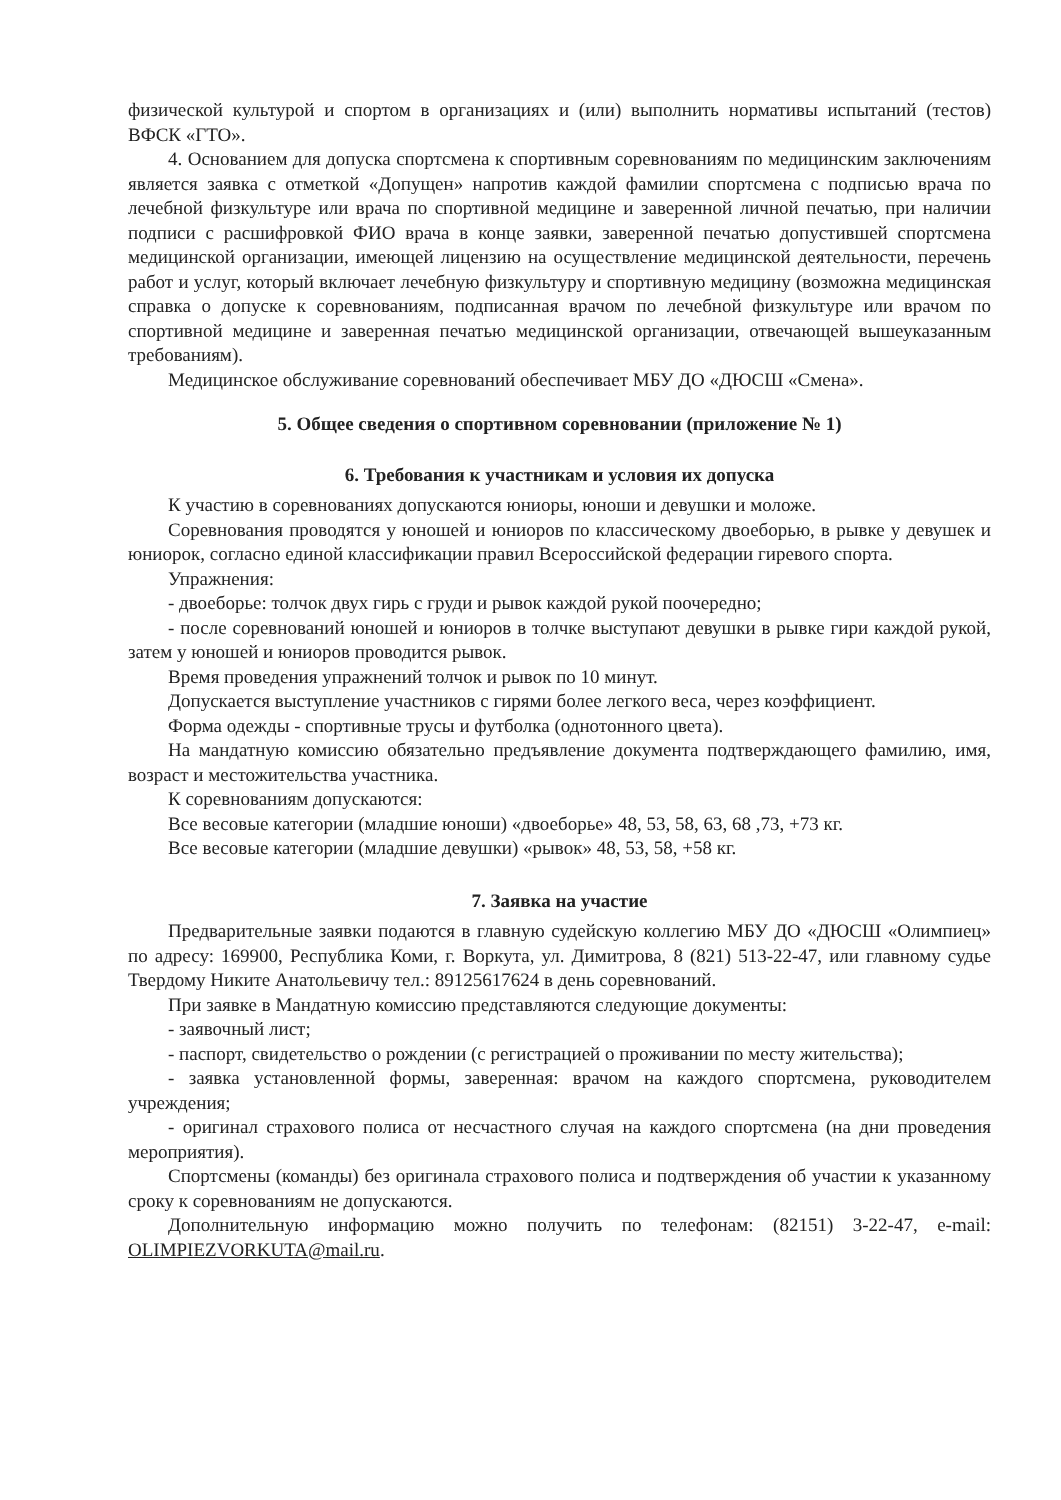физической культурой и спортом в организациях и (или) выполнить нормативы испытаний (тестов) ВФСК «ГТО».
4. Основанием для допуска спортсмена к спортивным соревнованиям по медицинским заключениям является заявка с отметкой «Допущен» напротив каждой фамилии спортсмена с подписью врача по лечебной физкультуре или врача по спортивной медицине и заверенной личной печатью, при наличии подписи с расшифровкой ФИО врача в конце заявки, заверенной печатью допустившей спортсмена медицинской организации, имеющей лицензию на осуществление медицинской деятельности, перечень работ и услуг, который включает лечебную физкультуру и спортивную медицину (возможна медицинская справка о допуске к соревнованиям, подписанная врачом по лечебной физкультуре или врачом по спортивной медицине и заверенная печатью медицинской организации, отвечающей вышеуказанным требованиям).
Медицинское обслуживание соревнований обеспечивает МБУ ДО «ДЮСШ «Смена».
5. Общее сведения о спортивном соревновании (приложение № 1)
6. Требования к участникам и условия их допуска
К участию в соревнованиях допускаются юниоры, юноши и девушки и моложе.
Соревнования проводятся у юношей и юниоров по классическому двоеборью, в рывке у девушек и юниорок, согласно единой классификации правил Всероссийской федерации гиревого спорта.
Упражнения:
- двоеборье: толчок двух гирь с груди и рывок каждой рукой поочередно;
- после соревнований юношей и юниоров в толчке выступают девушки в рывке гири каждой рукой, затем у юношей и юниоров проводится рывок.
Время проведения упражнений толчок и рывок по 10 минут.
Допускается выступление участников с гирями более легкого веса, через коэффициент.
Форма одежды - спортивные трусы и футболка (однотонного цвета).
На мандатную комиссию обязательно предъявление документа подтверждающего фамилию, имя, возраст и местожительства участника.
К соревнованиям допускаются:
Все весовые категории (младшие юноши) «двоеборье» 48, 53, 58, 63, 68 ,73, +73 кг.
Все весовые категории (младшие девушки) «рывок» 48, 53, 58, +58 кг.
7. Заявка на участие
Предварительные заявки подаются в главную судейскую коллегию МБУ ДО «ДЮСШ «Олимпиец» по адресу: 169900, Республика Коми, г. Воркута, ул. Димитрова, 8 (821) 513-22-47, или главному судье Твердому Никите Анатольевичу тел.: 89125617624 в день соревнований.
При заявке в Мандатную комиссию представляются следующие документы:
- заявочный лист;
- паспорт, свидетельство о рождении (с регистрацией о проживании по месту жительства);
- заявка установленной формы, заверенная: врачом на каждого спортсмена, руководителем учреждения;
- оригинал страхового полиса от несчастного случая на каждого спортсмена (на дни проведения мероприятия).
Спортсмены (команды) без оригинала страхового полиса и подтверждения об участии к указанному сроку к соревнованиям не допускаются.
Дополнительную информацию можно получить по телефонам: (82151) 3-22-47, e-mail: OLIMPIEZVORKUTA@mail.ru.